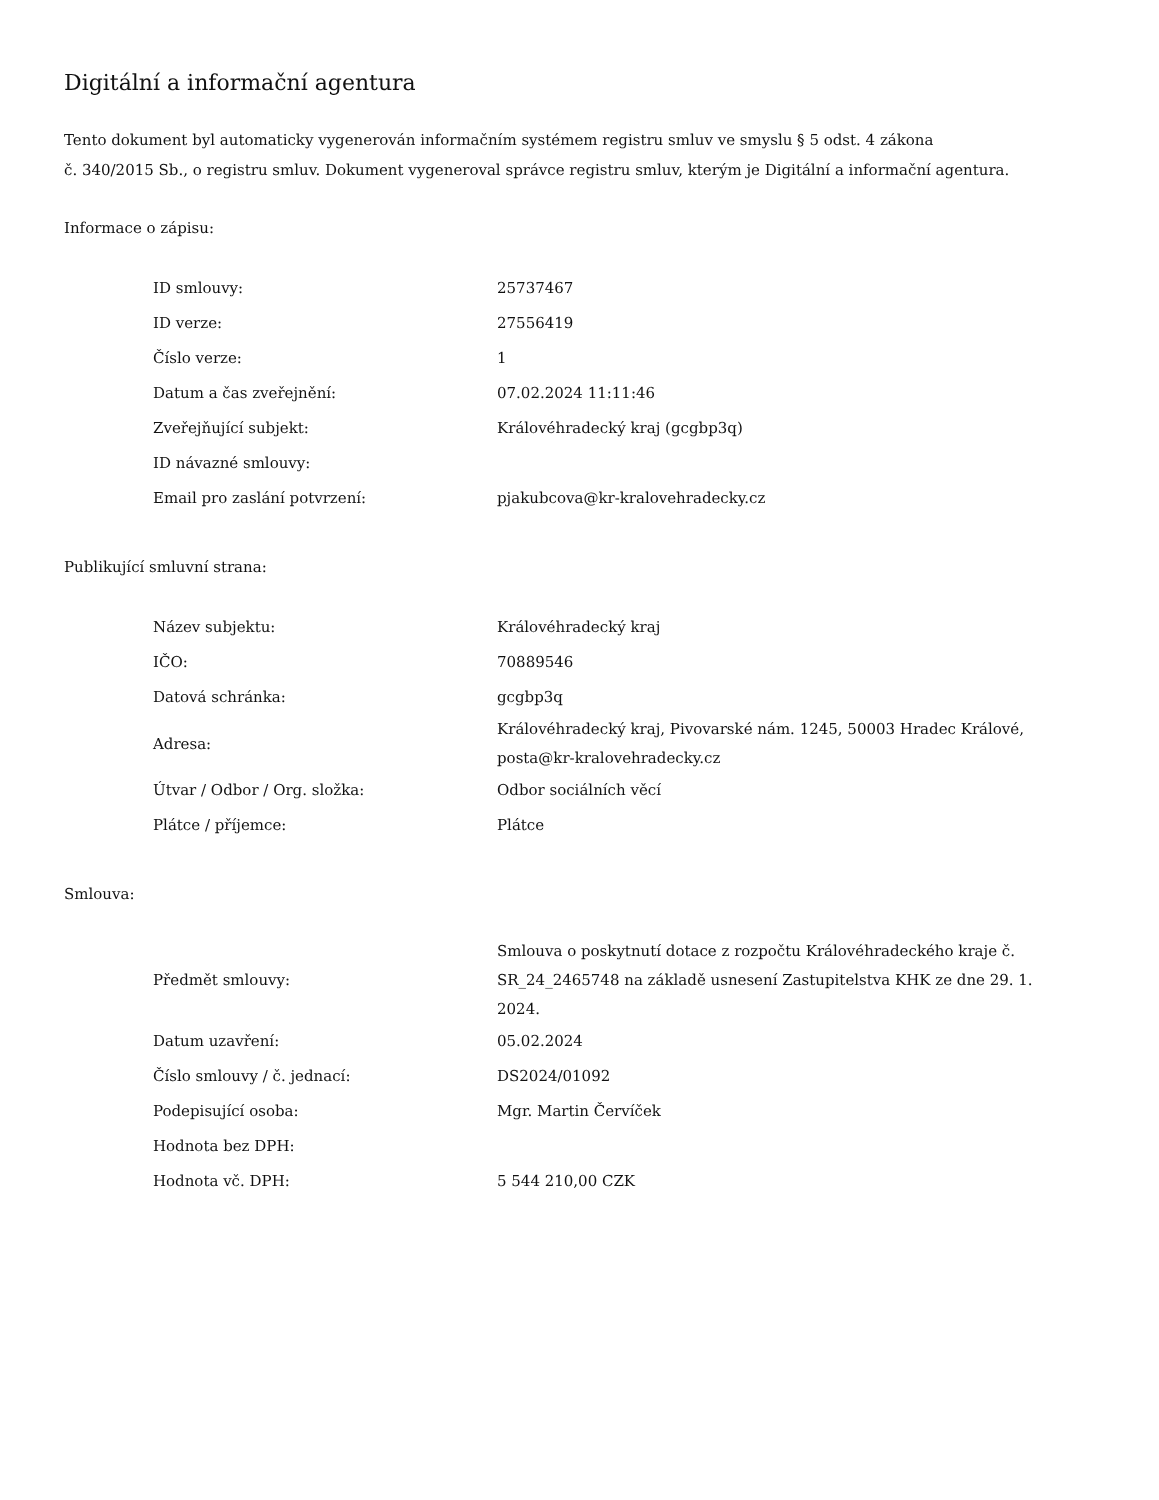Digitální a informační agentura
Tento dokument byl automaticky vygenerován informačním systémem registru smluv ve smyslu § 5 odst. 4 zákona
č. 340/2015 Sb., o registru smluv. Dokument vygeneroval správce registru smluv, kterým je Digitální a informační agentura.
Informace o zápisu:
| ID smlouvy: | 25737467 |
| ID verze: | 27556419 |
| Číslo verze: | 1 |
| Datum a čas zveřejnění: | 07.02.2024 11:11:46 |
| Zveřejňující subjekt: | Královéhradecký kraj (gcgbp3q) |
| ID návazné smlouvy: | |
| Email pro zaslání potvrzení: | pjakubcova@kr-kralovehradecky.cz |
Publikující smluvní strana:
| Název subjektu: | Královéhradecký kraj |
| IČO: | 70889546 |
| Datová schránka: | gcgbp3q |
| Adresa: | Královéhradecký kraj, Pivovarské nám. 1245, 50003 Hradec Králové, posta@kr-kralovehradecky.cz |
| Útvar / Odbor / Org. složka: | Odbor sociálních věcí |
| Plátce / příjemce: | Plátce |
Smlouva:
| Předmět smlouvy: | Smlouva o poskytnutí dotace z rozpočtu Královéhradeckého kraje č. SR_24_2465748 na základě usnesení Zastupitelstva KHK ze dne 29. 1. 2024. |
| Datum uzavření: | 05.02.2024 |
| Číslo smlouvy / č. jednací: | DS2024/01092 |
| Podepisující osoba: | Mgr. Martin Červíček |
| Hodnota bez DPH: | |
| Hodnota vč. DPH: | 5 544 210,00 CZK |